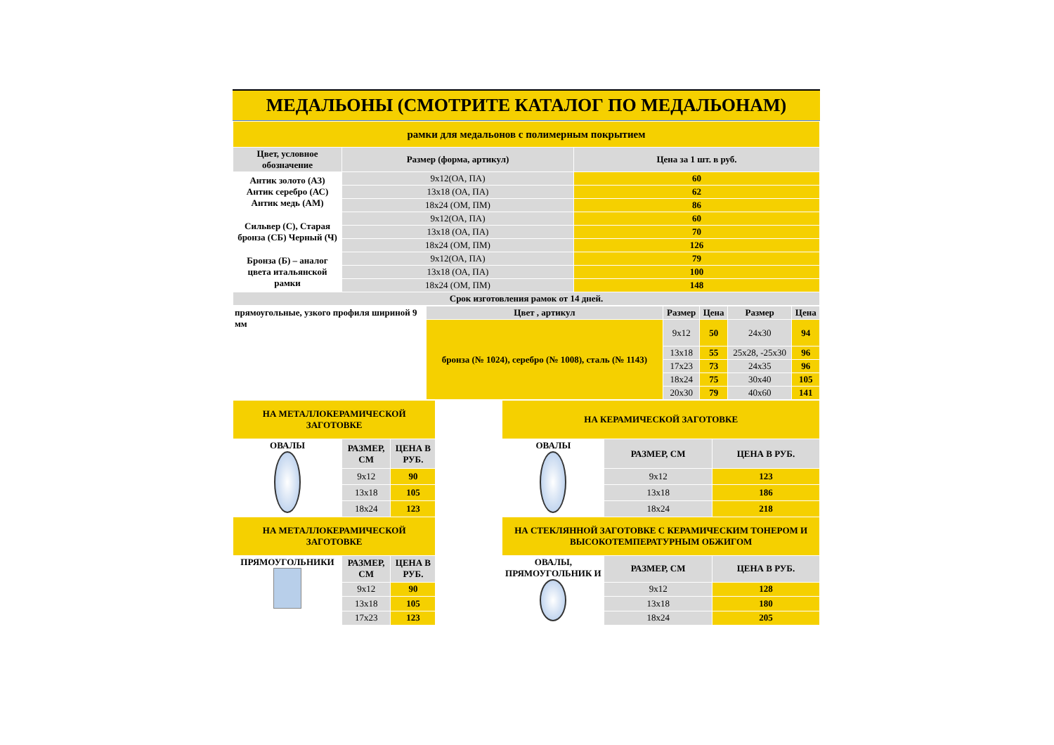МЕДАЛЬОНЫ (СМОТРИТЕ КАТАЛОГ ПО МЕДАЛЬОНАМ)
| рамки для медальонов с полимерным покрытием | | |
| Цвет, условное обозначение | Размер (форма, артикул) | Цена за 1 шт. в руб. |
| Антик золото (АЗ) Антик серебро (АС) Антик медь (АМ) | 9x12(ОА, ПА) | 60 |
| | 13x18 (ОА, ПА) | 62 |
| | 18x24 (ОМ, ПМ) | 86 |
| Сильвер (С), Старая бронза (СБ) Черный (Ч) | 9x12(ОА, ПА) | 60 |
| | 13x18 (ОА, ПА) | 70 |
| | 18x24 (ОМ, ПМ) | 126 |
| Бронза (Б) – аналог цвета итальянской рамки | 9x12(ОА, ПА) | 79 |
| | 13x18 (ОА, ПА) | 100 |
| | 18x24 (ОМ, ПМ) | 148 |
| Срок изготовления рамок от 14 дней. | | |
| прямоугольные, узкого профиля шириной 9 мм | Цвет , артикул | Размер | Цена | Размер | Цена |
| | бронза (№ 1024), серебро (№ 1008), сталь (№ 1143) | 9x12 | 50 | 24x30 | 94 |
| | | 13x18 | 55 | 25x28, -25x30 | 96 |
| | | 17x23 | 73 | 24x35 | 96 |
| | | 18x24 | 75 | 30x40 | 105 |
| | | 20x30 | 79 | 40x60 | 141 |
| НА МЕТАЛЛОКЕРАМИЧЕСКОЙ ЗАГОТОВКЕ | | | | НА КЕРАМИЧЕСКОЙ ЗАГОТОВКЕ | | |
| ОВАЛЫ | РАЗМЕР, СМ | ЦЕНА В РУБ. | | ОВАЛЫ | РАЗМЕР, СМ | ЦЕНА В РУБ. |
| | 9x12 | 90 | | | 9x12 | 123 |
| | 13x18 | 105 | | | 13x18 | 186 |
| | 18x24 | 123 | | | 18x24 | 218 |
| НА МЕТАЛЛОКЕРАМИЧЕСКОЙ ЗАГОТОВКЕ | | | | НА СТЕКЛЯННОЙ ЗАГОТОВКЕ С КЕРАМИЧЕСКИМ ТОНЕРОМ И ВЫСОКОТЕМПЕРАТУРНЫМ ОБЖИГОМ | | |
| ПРЯМОУГОЛЬНИКИ | РАЗМЕР, СМ | ЦЕНА В РУБ. | | ОВАЛЫ, ПРЯМОУГОЛЬНИК И | РАЗМЕР, СМ | ЦЕНА В РУБ. |
| | 9x12 | 90 | | | 9x12 | 128 |
| | 13x18 | 105 | | | 13x18 | 180 |
| | 17x23 | 123 | | | 18x24 | 205 |